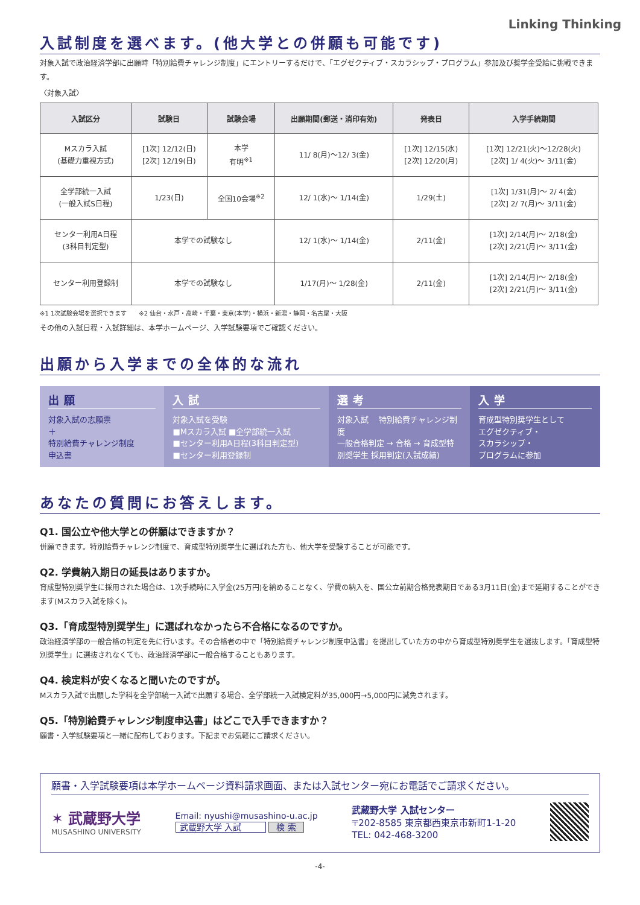Linking Thinking
入試制度を選べます。(他大学との併願も可能です)
対象入試で政治経済学部に出願時「特別給費チャレンジ制度」にエントリーするだけで、「エグゼクティブ・スカラシップ・プログラム」参加及び奨学金受給に挑戦できます。
〈対象入試〉
| 入試区分 | 試験日 | 試験会場 | 出願期間(郵送・消印有効) | 発表日 | 入学手続期間 |
| --- | --- | --- | --- | --- | --- |
| Mスカラ入試 (基礎力重視方式) | [1次] 12/12(日) [2次] 12/19(日) | 本学 有明<sup>※1</sup> | 11/ 8(月)～12/ 3(金) | [1次] 12/15(水) [2次] 12/20(月) | [1次] 12/21(火)～12/28(火) [2次] 1/ 4(火)～ 3/11(金) |
| 全学部統一入試 (一般入試S日程) | 1/23(日) | 全国10会場<sup>※2</sup> | 12/ 1(水)～ 1/14(金) | 1/29(土) | [1次] 1/31(月)～ 2/ 4(金) [2次] 2/ 7(月)～ 3/11(金) |
| センター利用A日程 (3科目判定型) | 本学での試験なし | | 12/ 1(水)～ 1/14(金) | 2/11(金) | [1次] 2/14(月)～ 2/18(金) [2次] 2/21(月)～ 3/11(金) |
| センター利用登録制 | 本学での試験なし | | 1/17(月)～ 1/28(金) | 2/11(金) | [1次] 2/14(月)～ 2/18(金) [2次] 2/21(月)～ 3/11(金) |
※1 1次試験会場を選択できます　　※2 仙台・水戸・高崎・千葉・東京(本学)・横浜・新潟・静岡・名古屋・大阪
その他の入試日程・入試詳細は、本学ホームページ、入学試験要項でご確認ください。
出願から入学までの全体的な流れ
出願
対象入試の志願票
＋
特別給費チャレンジ制度
申込書
入試
対象入試を受験
■Mスカラ入試 ■全学部統一入試
■センター利用A日程(3科目判定型)
■センター利用登録制
選考
対象入試 　特別給費チャレンジ制度
一般合格判定 → 合格 → 育成型特別奨学生 採用判定(入試成績)
入学
育成型特別奨学生として
エグゼクティブ・
スカラシップ・
プログラムに参加
あなたの質問にお答えします。
Q1. 国公立や他大学との併願はできますか？
併願できます。特別給費チャレンジ制度で、育成型特別奨学生に選ばれた方も、他大学を受験することが可能です。
Q2. 学費納入期日の延長はありますか。
育成型特別奨学生に採用された場合は、1次手続時に入学金(25万円)を納めることなく、学費の納入を、国公立前期合格発表期日である3月11日(金)まで延期することができます(Mスカラ入試を除く)。
Q3.「育成型特別奨学生」に選ばれなかったら不合格になるのですか。
政治経済学部の一般合格の判定を先に行います。その合格者の中で「特別給費チャレンジ制度申込書」を提出していた方の中から育成型特別奨学生を選抜します。「育成型特別奨学生」に選抜されなくても、政治経済学部に一般合格することもあります。
Q4. 検定料が安くなると聞いたのですが。
Mスカラ入試で出願した学科を全学部統一入試で出願する場合、全学部統一入試検定料が35,000円→5,000円に減免されます。
Q5.「特別給費チャレンジ制度申込書」はどこで入手できますか？
願書・入学試験要項と一緒に配布しております。下記までお気軽にご請求ください。
願書・入学試験要項は本学ホームページ資料請求画面、または入試センター宛にお電話でご請求ください。
✶ 武蔵野大学
MUSASHINO UNIVERSITY
Email: nyushi@musashino-u.ac.jp
武蔵野大学 入試 検 索
武蔵野大学 入試センター
〒202-8585 東京都西東京市新町1-1-20
TEL: 042-468-3200
-4-